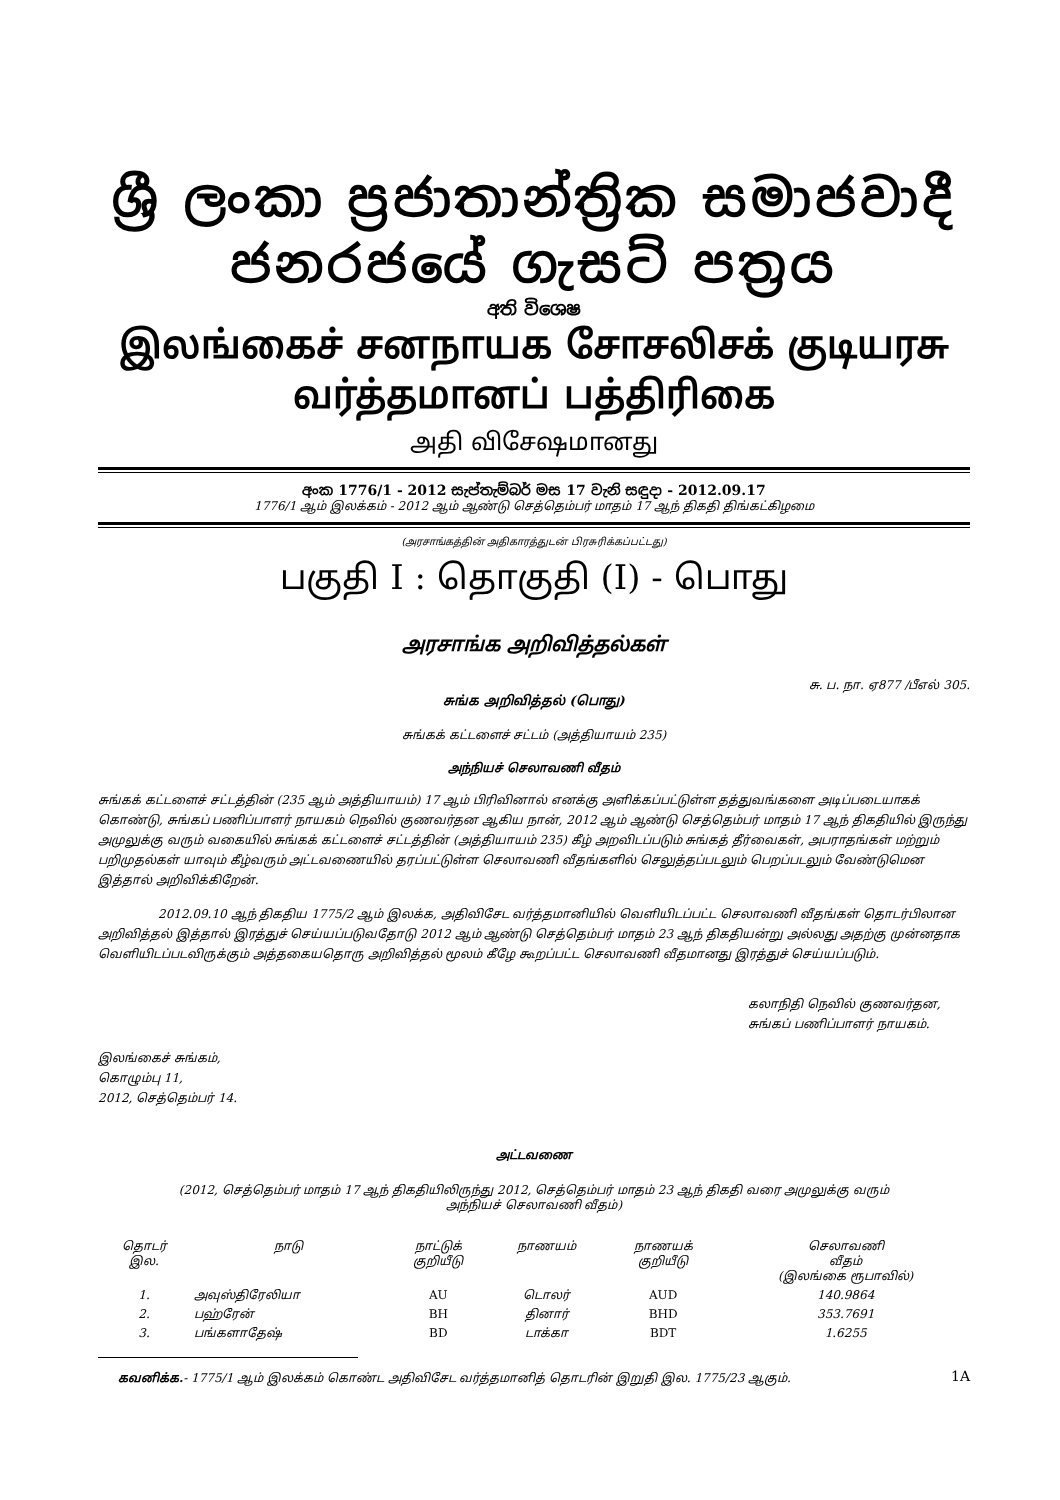ශ්‍රී ලංකා ප්‍රජාතාන්ත්‍රික සමාජවාදී ජනරජයේ ගැසට් පත්‍රය
අති විශෙෂ
இலங்கைச் சனநாயக சோசலிசக் குடியரசு வர்த்தமானப் பத்திரிகை
அதி விசேஷமானது
අංක 1776/1 - 2012 සැප්තැම්බර් මස 17 වැනි සඳුදා - 2012.09.17
1776/1 ஆம் இலக்கம் - 2012 ஆம் ஆண்டு செத்தெம்பர் மாதம் 17 ஆந் திகதி திங்கட்கிழமை
(அரசாங்கத்தின் அதிகாரத்துடன் பிரசுரிக்கப்பட்டது)
பகுதி I : தொகுதி (I) - பொது
அரசாங்க அறிவித்தல்கள்
சு. ப. நா. ஏ877 /பீஎல் 305.
சுங்க அறிவித்தல் (பொது)
சுங்கக் கட்டளைச் சட்டம் (அத்தியாயம் 235)
அந்நியச் செலாவணி வீதம்
சுங்கக் கட்டளைச் சட்டத்தின் (235 ஆம் அத்தியாயம்) 17 ஆம் பிரிவினால் எனக்கு அளிக்கப்பட்டுள்ள தத்துவங்களை அடிப்படையாகக் கொண்டு, சுங்கப் பணிப்பாளர் நாயகம் நெவில் குணவர்தன ஆகிய நான், 2012 ஆம் ஆண்டு செத்தெம்பர் மாதம் 17 ஆந் திகதியில் இருந்து அமுலுக்கு வரும் வகையில் சுங்கக் கட்டளைச் சட்டத்தின் (அத்தியாயம் 235) கீழ் அறவிடப்படும் சுங்கத் தீர்வைகள், அபராதங்கள் மற்றும் பறிமுதல்கள் யாவும் கீழ்வரும் அட்டவணையில் தரப்பட்டுள்ள செலாவணி வீதங்களில் செலுத்தப்படலும் பெறப்படலும் வேண்டுமென இத்தால் அறிவிக்கிறேன்.
2012.09.10 ஆந் திகதிய 1775/2 ஆம் இலக்க, அதிவிசேட வர்த்தமானியில் வெளியிடப்பட்ட செலாவணி வீதங்கள் தொடர்பிலான அறிவித்தல் இத்தால் இரத்துச் செய்யப்படுவதோடு 2012 ஆம் ஆண்டு செத்தெம்பர் மாதம் 23 ஆந் திகதியன்று அல்லது அதற்கு முன்னதாக வெளியிடப்படவிருக்கும் அத்தகையதொரு அறிவித்தல் மூலம் கீழே கூறப்பட்ட செலாவணி வீதமானது இரத்துச் செய்யப்படும்.
கலாநிதி நெவில் குணவர்தன,
சுங்கப் பணிப்பாளர் நாயகம்.
இலங்கைச் சுங்கம்,
கொழும்பு 11,
2012, செத்தெம்பர் 14.
அட்டவணை
(2012, செத்தெம்பர் மாதம் 17 ஆந் திகதியிலிருந்து 2012, செத்தெம்பர் மாதம் 23 ஆந் திகதி வரை அமுலுக்கு வரும்
அந்நியச் செலாவணி வீதம்)
| தொடர் இல. | நாடு | நாட்டுக் குறியீடு | நாணயம் | நாணயக் குறியீடு | செலாவணி வீதம் (இலங்கை ரூபாவில்) |
| --- | --- | --- | --- | --- | --- |
| 1. | அவுஸ்திரேலியா | AU | டொலர் | AUD | 140.9864 |
| 2. | பஹ்ரேன் | BH | தினார் | BHD | 353.7691 |
| 3. | பங்களாதேஷ் | BD | டாக்கா | BDT | 1.6255 |
கவனிக்க.- 1775/1 ஆம் இலக்கம் கொண்ட அதிவிசேட வர்த்தமானித் தொடரின் இறுதி இல. 1775/23 ஆகும்.
1A